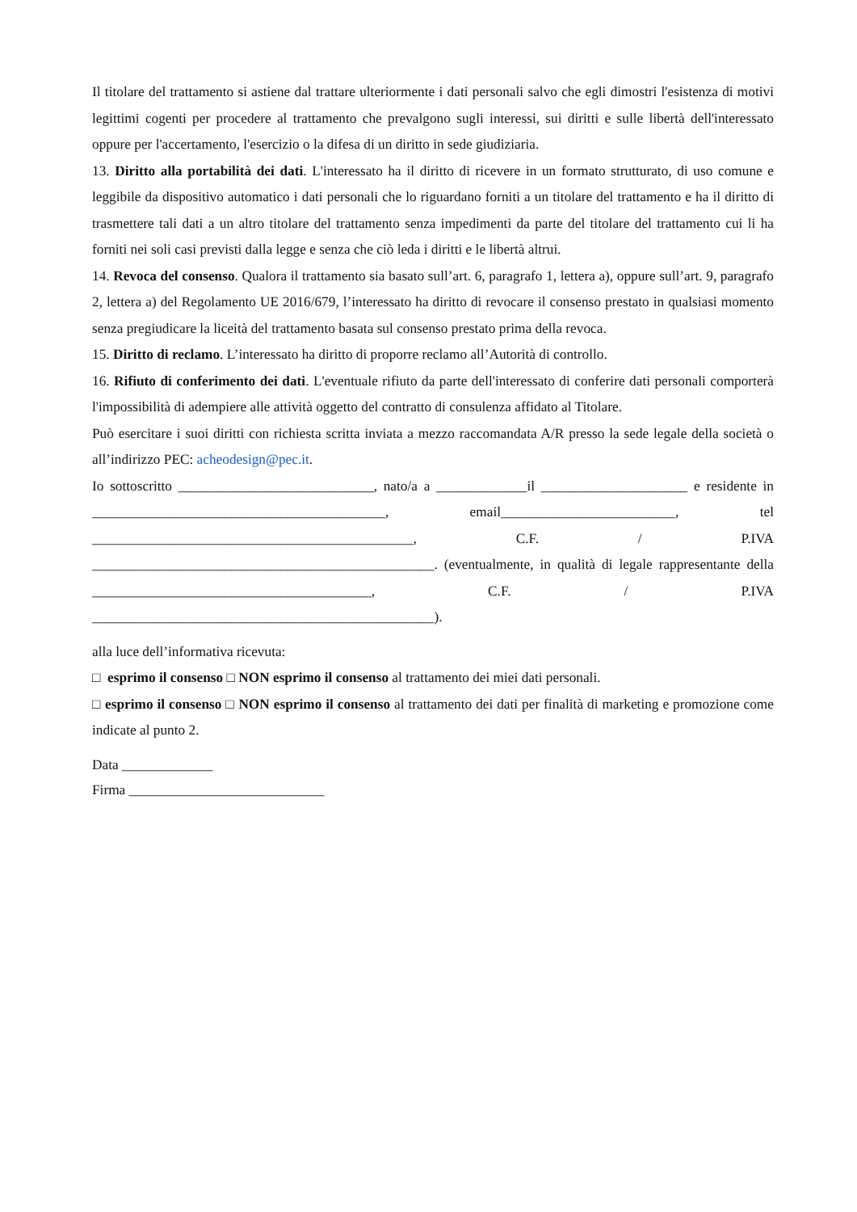Il titolare del trattamento si astiene dal trattare ulteriormente i dati personali salvo che egli dimostri l'esistenza di motivi legittimi cogenti per procedere al trattamento che prevalgono sugli interessi, sui diritti e sulle libertà dell'interessato oppure per l'accertamento, l'esercizio o la difesa di un diritto in sede giudiziaria.
13. Diritto alla portabilità dei dati. L'interessato ha il diritto di ricevere in un formato strutturato, di uso comune e leggibile da dispositivo automatico i dati personali che lo riguardano forniti a un titolare del trattamento e ha il diritto di trasmettere tali dati a un altro titolare del trattamento senza impedimenti da parte del titolare del trattamento cui li ha forniti nei soli casi previsti dalla legge e senza che ciò leda i diritti e le libertà altrui.
14. Revoca del consenso. Qualora il trattamento sia basato sull’art. 6, paragrafo 1, lettera a), oppure sull’art. 9, paragrafo 2, lettera a) del Regolamento UE 2016/679, l’interessato ha diritto di revocare il consenso prestato in qualsiasi momento senza pregiudicare la liceità del trattamento basata sul consenso prestato prima della revoca.
15. Diritto di reclamo. L’interessato ha diritto di proporre reclamo all’Autorità di controllo.
16. Rifiuto di conferimento dei dati. L'eventuale rifiuto da parte dell'interessato di conferire dati personali comporterà l'impossibilità di adempiere alle attività oggetto del contratto di consulenza affidato al Titolare.
Può esercitare i suoi diritti con richiesta scritta inviata a mezzo raccomandata A/R presso la sede legale della società o all’indirizzo PEC: acheodesign@pec.it.
Io sottoscritto ____________________________, nato/a a _____________il _____________________ e residente in __________________________________________, email_________________________, tel ______________________________________________, C.F. / P.IVA _________________________________________________. (eventualmente, in qualità di legale rappresentante della ________________________________________, C.F. / P.IVA _________________________________________________).
alla luce dell’informativa ricevuta:
□ esprimo il consenso □ NON esprimo il consenso al trattamento dei miei dati personali.
□ esprimo il consenso □ NON esprimo il consenso al trattamento dei dati per finalità di marketing e promozione come indicate al punto 2.
Data _____________
Firma ____________________________